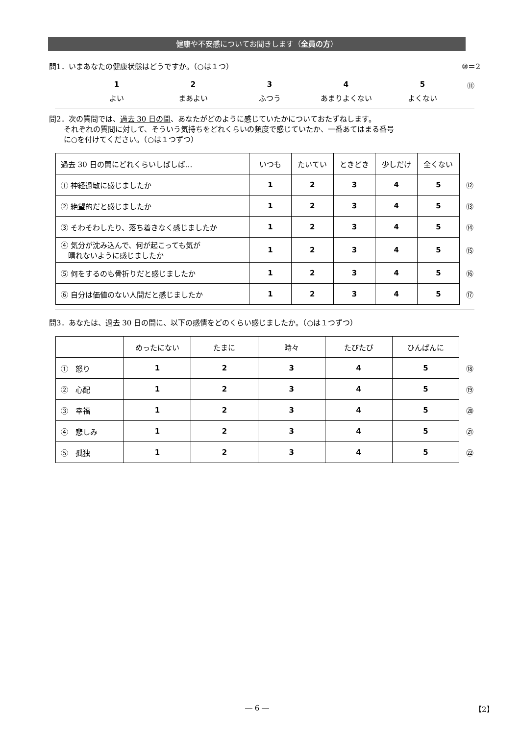健康や不安感についてお聞きします（全員の方）
問1．いまあなたの健康状態はどうですか。（○は１つ） ⑩＝2
1
よい
2
まあよい
3
ふつう
4
あまりよくない
5
よくない
⑪
問2．次の質問では、過去 30 日の間、あなたがどのように感じていたかについておたずねします。
　　それぞれの質問に対して、そういう気持ちをどれくらいの頻度で感じていたか、一番あてはまる番号
　　に○を付けてください。（○は１つずつ）
| 過去 30 日の間にどれくらいしばしば… | いつも | たいてい | ときどき | 少しだけ | 全くない | |
| ① 神経過敏に感じましたか | 1 | 2 | 3 | 4 | 5 | ⑫ |
| ② 絶望的だと感じましたか | 1 | 2 | 3 | 4 | 5 | ⑬ |
| ③ そわそわしたり、落ち着きなく感じましたか | 1 | 2 | 3 | 4 | 5 | ⑭ |
| ④ 気分が沈み込んで、何が起こっても気が 晴れないように感じましたか | 1 | 2 | 3 | 4 | 5 | ⑮ |
| ⑤ 何をするのも骨折りだと感じましたか | 1 | 2 | 3 | 4 | 5 | ⑯ |
| ⑥ 自分は価値のない人間だと感じましたか | 1 | 2 | 3 | 4 | 5 | ⑰ |
問3．あなたは、過去 30 日の間に、以下の感情をどのくらい感じましたか。（○は１つずつ）
| | めったにない | たまに | 時々 | たびたび | ひんぱんに | |
| ① 怒り | 1 | 2 | 3 | 4 | 5 | ⑱ |
| ② 心配 | 1 | 2 | 3 | 4 | 5 | ⑲ |
| ③ 幸福 | 1 | 2 | 3 | 4 | 5 | ⑳ |
| ④ 悲しみ | 1 | 2 | 3 | 4 | 5 | ㉑ |
| ⑤ 孤独 | 1 | 2 | 3 | 4 | 5 | ㉒ |
― 6 ― 【2】